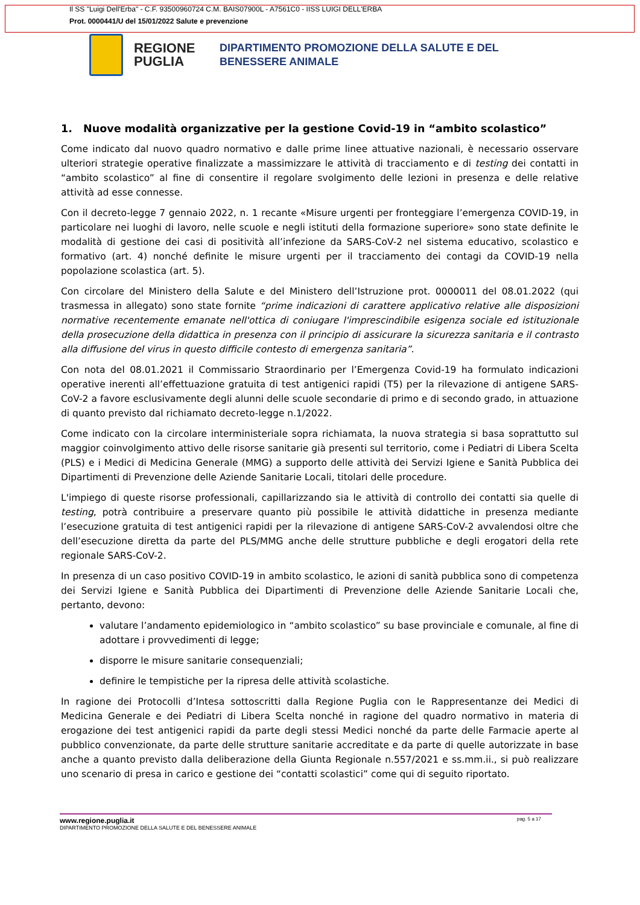Il SS "Luigi Dell'Erba" - C.F. 93500960724 C.M. BAIS07900L - A7561C0 - IISS LUIGI DELL'ERBA
Prot. 0000441/U del 15/01/2022 Salute e prevenzione
REGIONE PUGLIA
DIPARTIMENTO PROMOZIONE DELLA SALUTE E DEL
BENESSERE ANIMALE
1. Nuove modalità organizzative per la gestione Covid-19 in “ambito scolastico”
Come indicato dal nuovo quadro normativo e dalle prime linee attuative nazionali, è necessario osservare ulteriori strategie operative finalizzate a massimizzare le attività di tracciamento e di testing dei contatti in “ambito scolastico” al fine di consentire il regolare svolgimento delle lezioni in presenza e delle relative attività ad esse connesse.
Con il decreto-legge 7 gennaio 2022, n. 1 recante «Misure urgenti per fronteggiare l’emergenza COVID-19, in particolare nei luoghi di lavoro, nelle scuole e negli istituti della formazione superiore» sono state definite le modalità di gestione dei casi di positività all’infezione da SARS-CoV-2 nel sistema educativo, scolastico e formativo (art. 4) nonché definite le misure urgenti per il tracciamento dei contagi da COVID-19 nella popolazione scolastica (art. 5).
Con circolare del Ministero della Salute e del Ministero dell’Istruzione prot. 0000011 del 08.01.2022 (qui trasmessa in allegato) sono state fornite “prime indicazioni di carattere applicativo relative alle disposizioni normative recentemente emanate nell'ottica di coniugare l'imprescindibile esigenza sociale ed istituzionale della prosecuzione della didattica in presenza con il principio di assicurare la sicurezza sanitaria e il contrasto alla diffusione del virus in questo difficile contesto di emergenza sanitaria”.
Con nota del 08.01.2021 il Commissario Straordinario per l’Emergenza Covid-19 ha formulato indicazioni operative inerenti all’effettuazione gratuita di test antigenici rapidi (T5) per la rilevazione di antigene SARS-CoV-2 a favore esclusivamente degli alunni delle scuole secondarie di primo e di secondo grado, in attuazione di quanto previsto dal richiamato decreto-legge n.1/2022.
Come indicato con la circolare interministeriale sopra richiamata, la nuova strategia si basa soprattutto sul maggior coinvolgimento attivo delle risorse sanitarie già presenti sul territorio, come i Pediatri di Libera Scelta (PLS) e i Medici di Medicina Generale (MMG) a supporto delle attività dei Servizi Igiene e Sanità Pubblica dei Dipartimenti di Prevenzione delle Aziende Sanitarie Locali, titolari delle procedure.
L'impiego di queste risorse professionali, capillarizzando sia le attività di controllo dei contatti sia quelle di testing, potrà contribuire a preservare quanto più possibile le attività didattiche in presenza mediante l’esecuzione gratuita di test antigenici rapidi per la rilevazione di antigene SARS-CoV-2 avvalendosi oltre che dell’esecuzione diretta da parte del PLS/MMG anche delle strutture pubbliche e degli erogatori della rete regionale SARS-CoV-2.
In presenza di un caso positivo COVID-19 in ambito scolastico, le azioni di sanità pubblica sono di competenza dei Servizi Igiene e Sanità Pubblica dei Dipartimenti di Prevenzione delle Aziende Sanitarie Locali che, pertanto, devono:
valutare l’andamento epidemiologico in “ambito scolastico” su base provinciale e comunale, al fine di adottare i provvedimenti di legge;
disporre le misure sanitarie consequenziali;
definire le tempistiche per la ripresa delle attività scolastiche.
In ragione dei Protocolli d’Intesa sottoscritti dalla Regione Puglia con le Rappresentanze dei Medici di Medicina Generale e dei Pediatri di Libera Scelta nonché in ragione del quadro normativo in materia di erogazione dei test antigenici rapidi da parte degli stessi Medici nonché da parte delle Farmacie aperte al pubblico convenzionate, da parte delle strutture sanitarie accreditate e da parte di quelle autorizzate in base anche a quanto previsto dalla deliberazione della Giunta Regionale n.557/2021 e ss.mm.ii., si può realizzare uno scenario di presa in carico e gestione dei “contatti scolastici” come qui di seguito riportato.
pag. 5 a 17 www.regione.puglia.it
DIPARTIMENTO PROMOZIONE DELLA SALUTE E DEL BENESSERE ANIMALE